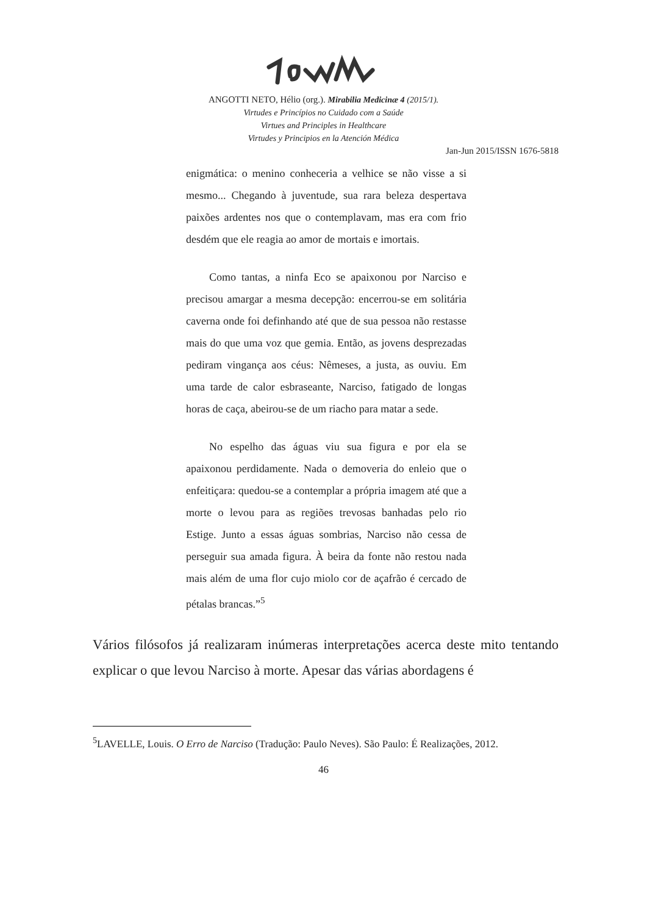ANGOTTI NETO, Hélio (org.). Mirabilia Medicinæ 4 (2015/1).
Virtudes e Princípios no Cuidado com a Saúde
Virtues and Principles in Healthcare
Virtudes y Principios en la Atención Médica
Jan-Jun 2015/ISSN 1676-5818
enigmática: o menino conheceria a velhice se não visse a si mesmo... Chegando à juventude, sua rara beleza despertava paixões ardentes nos que o contemplavam, mas era com frio desdém que ele reagia ao amor de mortais e imortais.
Como tantas, a ninfa Eco se apaixonou por Narciso e precisou amargar a mesma decepção: encerrou-se em solitária caverna onde foi definhando até que de sua pessoa não restasse mais do que uma voz que gemia. Então, as jovens desprezadas pediram vingança aos céus: Nêmeses, a justa, as ouviu. Em uma tarde de calor esbraseante, Narciso, fatigado de longas horas de caça, abeirou-se de um riacho para matar a sede.
No espelho das águas viu sua figura e por ela se apaixonou perdidamente. Nada o demoveria do enleio que o enfeitiçara: quedou-se a contemplar a própria imagem até que a morte o levou para as regiões trevosas banhadas pelo rio Estige. Junto a essas águas sombrias, Narciso não cessa de perseguir sua amada figura. À beira da fonte não restou nada mais além de uma flor cujo miolo cor de açafrão é cercado de pétalas brancas.”<sup>5</sup>
Vários filósofos já realizaram inúmeras interpretações acerca deste mito tentando explicar o que levou Narciso à morte. Apesar das várias abordagens é
<sup>5</sup> LAVELLE, Louis. O Erro de Narciso (Tradução: Paulo Neves). São Paulo: É Realizações, 2012.
46